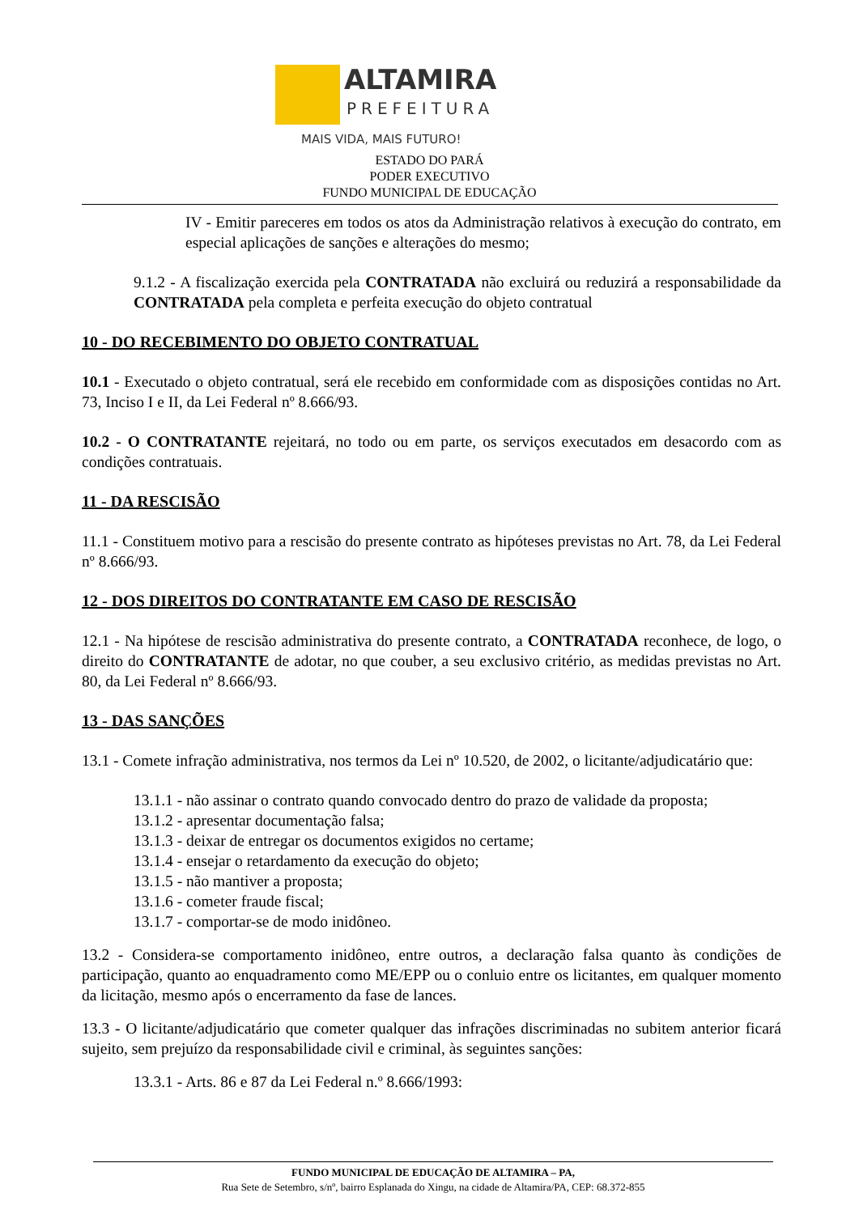ALTAMIRA
PREFEITURA
MAIS VIDA, MAIS FUTURO!
ESTADO DO PARÁ
PODER EXECUTIVO
FUNDO MUNICIPAL DE EDUCAÇÃO
IV - Emitir pareceres em todos os atos da Administração relativos à execução do contrato, em especial aplicações de sanções e alterações do mesmo;
9.1.2 - A fiscalização exercida pela CONTRATADA não excluirá ou reduzirá a responsabilidade da CONTRATADA pela completa e perfeita execução do objeto contratual
10 - DO RECEBIMENTO DO OBJETO CONTRATUAL
10.1 - Executado o objeto contratual, será ele recebido em conformidade com as disposições contidas no Art. 73, Inciso I e II, da Lei Federal nº 8.666/93.
10.2 - O CONTRATANTE rejeitará, no todo ou em parte, os serviços executados em desacordo com as condições contratuais.
11 - DA RESCISÃO
11.1 - Constituem motivo para a rescisão do presente contrato as hipóteses previstas no Art. 78, da Lei Federal nº 8.666/93.
12 - DOS DIREITOS DO CONTRATANTE EM CASO DE RESCISÃO
12.1 - Na hipótese de rescisão administrativa do presente contrato, a CONTRATADA reconhece, de logo, o direito do CONTRATANTE de adotar, no que couber, a seu exclusivo critério, as medidas previstas no Art. 80, da Lei Federal nº 8.666/93.
13 - DAS SANÇÕES
13.1 - Comete infração administrativa, nos termos da Lei nº 10.520, de 2002, o licitante/adjudicatário que:
13.1.1 - não assinar o contrato quando convocado dentro do prazo de validade da proposta;
13.1.2 - apresentar documentação falsa;
13.1.3 - deixar de entregar os documentos exigidos no certame;
13.1.4 - ensejar o retardamento da execução do objeto;
13.1.5 - não mantiver a proposta;
13.1.6 - cometer fraude fiscal;
13.1.7 - comportar-se de modo inidôneo.
13.2 - Considera-se comportamento inidôneo, entre outros, a declaração falsa quanto às condições de participação, quanto ao enquadramento como ME/EPP ou o conluio entre os licitantes, em qualquer momento da licitação, mesmo após o encerramento da fase de lances.
13.3 - O licitante/adjudicatário que cometer qualquer das infrações discriminadas no subitem anterior ficará sujeito, sem prejuízo da responsabilidade civil e criminal, às seguintes sanções:
13.3.1 - Arts. 86 e 87 da Lei Federal n.º 8.666/1993:
FUNDO MUNICIPAL DE EDUCAÇÃO DE ALTAMIRA – PA,
Rua Sete de Setembro, s/nº, bairro Esplanada do Xingu, na cidade de Altamira/PA, CEP: 68.372-855